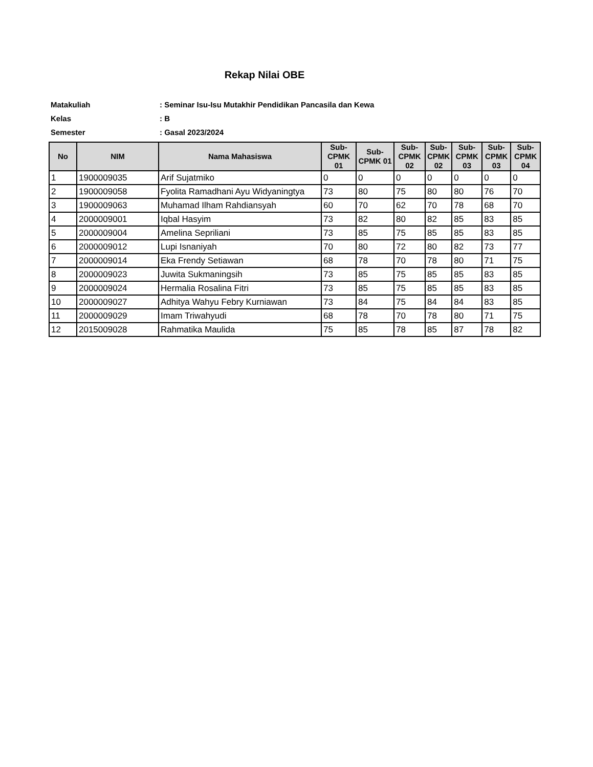Rekap Nilai OBE
Matakuliah: Seminar Isu-Isu Mutakhir Pendidikan Pancasila dan Kewa
Kelas: B
Semester: Gasal 2023/2024
| No | NIM | Nama Mahasiswa | Sub-CPMK 01 | Sub-CPMK 01 | Sub-CPMK 02 | Sub-CPMK 02 | Sub-CPMK 03 | Sub-CPMK 03 | Sub-CPMK 04 |
| --- | --- | --- | --- | --- | --- | --- | --- | --- | --- |
| 1 | 1900009035 | Arif Sujatmiko | 0 | 0 | 0 | 0 | 0 | 0 | 0 |
| 2 | 1900009058 | Fyolita Ramadhani Ayu Widyaningtya | 73 | 80 | 75 | 80 | 80 | 76 | 70 |
| 3 | 1900009063 | Muhamad Ilham Rahdiansyah | 60 | 70 | 62 | 70 | 78 | 68 | 70 |
| 4 | 2000009001 | Iqbal Hasyim | 73 | 82 | 80 | 82 | 85 | 83 | 85 |
| 5 | 2000009004 | Amelina Sepriliani | 73 | 85 | 75 | 85 | 85 | 83 | 85 |
| 6 | 2000009012 | Lupi Isnaniyah | 70 | 80 | 72 | 80 | 82 | 73 | 77 |
| 7 | 2000009014 | Eka Frendy Setiawan | 68 | 78 | 70 | 78 | 80 | 71 | 75 |
| 8 | 2000009023 | Juwita Sukmaningsih | 73 | 85 | 75 | 85 | 85 | 83 | 85 |
| 9 | 2000009024 | Hermalia Rosalina Fitri | 73 | 85 | 75 | 85 | 85 | 83 | 85 |
| 10 | 2000009027 | Adhitya Wahyu Febry Kurniawan | 73 | 84 | 75 | 84 | 84 | 83 | 85 |
| 11 | 2000009029 | Imam Triwahyudi | 68 | 78 | 70 | 78 | 80 | 71 | 75 |
| 12 | 2015009028 | Rahmatika Maulida | 75 | 85 | 78 | 85 | 87 | 78 | 82 |